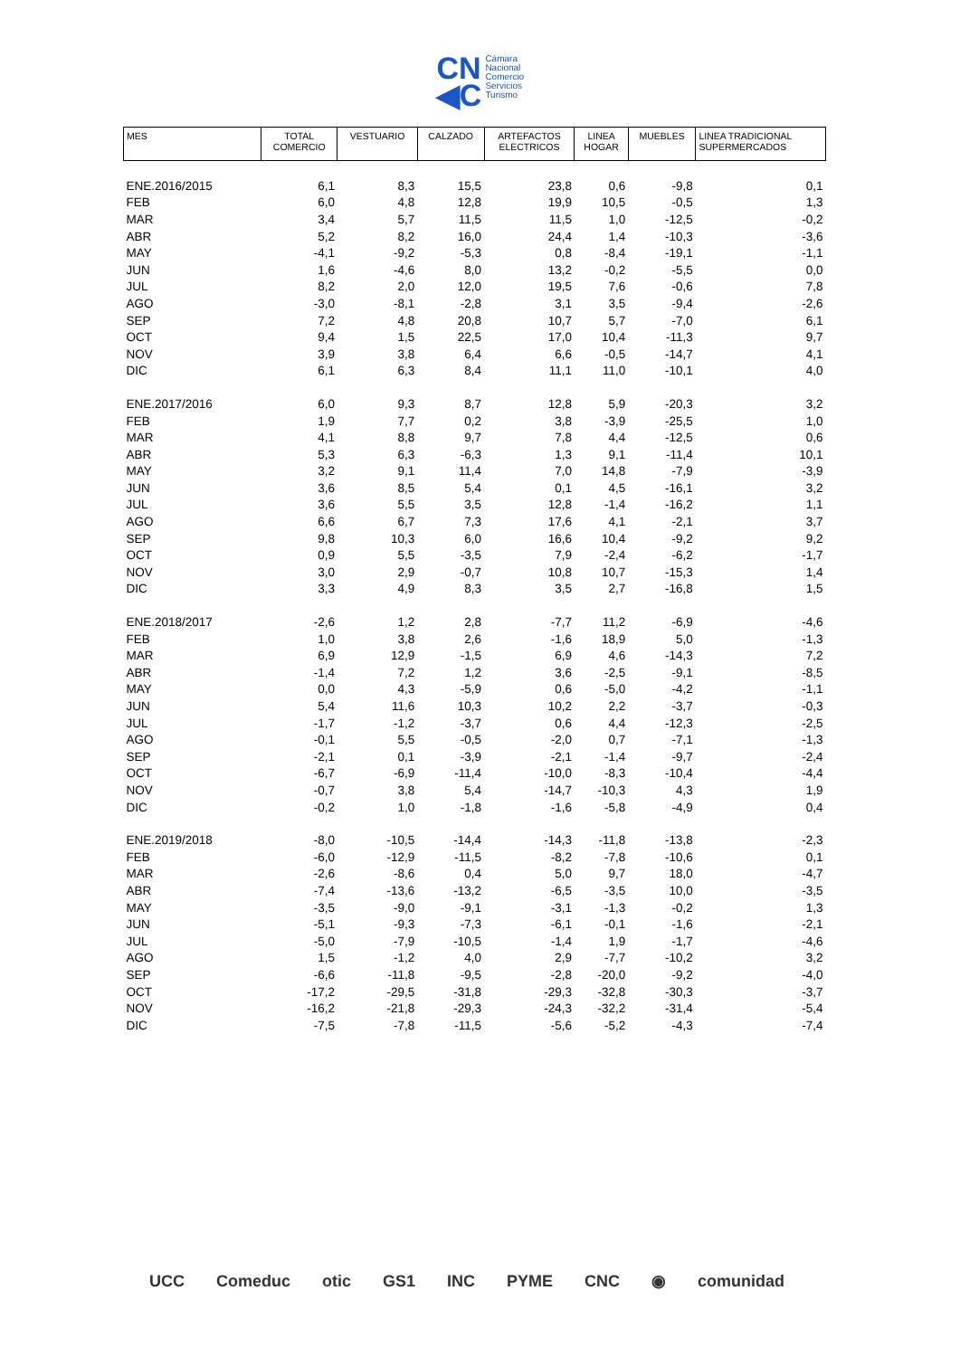CN
◀C Cámara
Nacional
Comercio
Servicios
Turismo
| MES | TOTAL COMERCIO | VESTUARIO | CALZADO | ARTEFACTOS ELECTRICOS | LINEA HOGAR | MUEBLES | LINEA TRADICIONAL SUPERMERCADOS |
| --- | --- | --- | --- | --- | --- | --- | --- |
| ENE.2016/2015 | 6,1 | 8,3 | 15,5 | 23,8 | 0,6 | -9,8 | 0,1 |
| FEB | 6,0 | 4,8 | 12,8 | 19,9 | 10,5 | -0,5 | 1,3 |
| MAR | 3,4 | 5,7 | 11,5 | 11,5 | 1,0 | -12,5 | -0,2 |
| ABR | 5,2 | 8,2 | 16,0 | 24,4 | 1,4 | -10,3 | -3,6 |
| MAY | -4,1 | -9,2 | -5,3 | 0,8 | -8,4 | -19,1 | -1,1 |
| JUN | 1,6 | -4,6 | 8,0 | 13,2 | -0,2 | -5,5 | 0,0 |
| JUL | 8,2 | 2,0 | 12,0 | 19,5 | 7,6 | -0,6 | 7,8 |
| AGO | -3,0 | -8,1 | -2,8 | 3,1 | 3,5 | -9,4 | -2,6 |
| SEP | 7,2 | 4,8 | 20,8 | 10,7 | 5,7 | -7,0 | 6,1 |
| OCT | 9,4 | 1,5 | 22,5 | 17,0 | 10,4 | -11,3 | 9,7 |
| NOV | 3,9 | 3,8 | 6,4 | 6,6 | -0,5 | -14,7 | 4,1 |
| DIC | 6,1 | 6,3 | 8,4 | 11,1 | 11,0 | -10,1 | 4,0 |
| ENE.2017/2016 | 6,0 | 9,3 | 8,7 | 12,8 | 5,9 | -20,3 | 3,2 |
| FEB | 1,9 | 7,7 | 0,2 | 3,8 | -3,9 | -25,5 | 1,0 |
| MAR | 4,1 | 8,8 | 9,7 | 7,8 | 4,4 | -12,5 | 0,6 |
| ABR | 5,3 | 6,3 | -6,3 | 1,3 | 9,1 | -11,4 | 10,1 |
| MAY | 3,2 | 9,1 | 11,4 | 7,0 | 14,8 | -7,9 | -3,9 |
| JUN | 3,6 | 8,5 | 5,4 | 0,1 | 4,5 | -16,1 | 3,2 |
| JUL | 3,6 | 5,5 | 3,5 | 12,8 | -1,4 | -16,2 | 1,1 |
| AGO | 6,6 | 6,7 | 7,3 | 17,6 | 4,1 | -2,1 | 3,7 |
| SEP | 9,8 | 10,3 | 6,0 | 16,6 | 10,4 | -9,2 | 9,2 |
| OCT | 0,9 | 5,5 | -3,5 | 7,9 | -2,4 | -6,2 | -1,7 |
| NOV | 3,0 | 2,9 | -0,7 | 10,8 | 10,7 | -15,3 | 1,4 |
| DIC | 3,3 | 4,9 | 8,3 | 3,5 | 2,7 | -16,8 | 1,5 |
| ENE.2018/2017 | -2,6 | 1,2 | 2,8 | -7,7 | 11,2 | -6,9 | -4,6 |
| FEB | 1,0 | 3,8 | 2,6 | -1,6 | 18,9 | 5,0 | -1,3 |
| MAR | 6,9 | 12,9 | -1,5 | 6,9 | 4,6 | -14,3 | 7,2 |
| ABR | -1,4 | 7,2 | 1,2 | 3,6 | -2,5 | -9,1 | -8,5 |
| MAY | 0,0 | 4,3 | -5,9 | 0,6 | -5,0 | -4,2 | -1,1 |
| JUN | 5,4 | 11,6 | 10,3 | 10,2 | 2,2 | -3,7 | -0,3 |
| JUL | -1,7 | -1,2 | -3,7 | 0,6 | 4,4 | -12,3 | -2,5 |
| AGO | -0,1 | 5,5 | -0,5 | -2,0 | 0,7 | -7,1 | -1,3 |
| SEP | -2,1 | 0,1 | -3,9 | -2,1 | -1,4 | -9,7 | -2,4 |
| OCT | -6,7 | -6,9 | -11,4 | -10,0 | -8,3 | -10,4 | -4,4 |
| NOV | -0,7 | 3,8 | 5,4 | -14,7 | -10,3 | 4,3 | 1,9 |
| DIC | -0,2 | 1,0 | -1,8 | -1,6 | -5,8 | -4,9 | 0,4 |
| ENE.2019/2018 | -8,0 | -10,5 | -14,4 | -14,3 | -11,8 | -13,8 | -2,3 |
| FEB | -6,0 | -12,9 | -11,5 | -8,2 | -7,8 | -10,6 | 0,1 |
| MAR | -2,6 | -8,6 | 0,4 | 5,0 | 9,7 | 18,0 | -4,7 |
| ABR | -7,4 | -13,6 | -13,2 | -6,5 | -3,5 | 10,0 | -3,5 |
| MAY | -3,5 | -9,0 | -9,1 | -3,1 | -1,3 | -0,2 | 1,3 |
| JUN | -5,1 | -9,3 | -7,3 | -6,1 | -0,1 | -1,6 | -2,1 |
| JUL | -5,0 | -7,9 | -10,5 | -1,4 | 1,9 | -1,7 | -4,6 |
| AGO | 1,5 | -1,2 | 4,0 | 2,9 | -7,7 | -10,2 | 3,2 |
| SEP | -6,6 | -11,8 | -9,5 | -2,8 | -20,0 | -9,2 | -4,0 |
| OCT | -17,2 | -29,5 | -31,8 | -29,3 | -32,8 | -30,3 | -3,7 |
| NOV | -16,2 | -21,8 | -29,3 | -24,3 | -32,2 | -31,4 | -5,4 |
| DIC | -7,5 | -7,8 | -11,5 | -5,6 | -5,2 | -4,3 | -7,4 |
UCC Comeduc otic GS1 INC PYME CNC ◉ comunidad